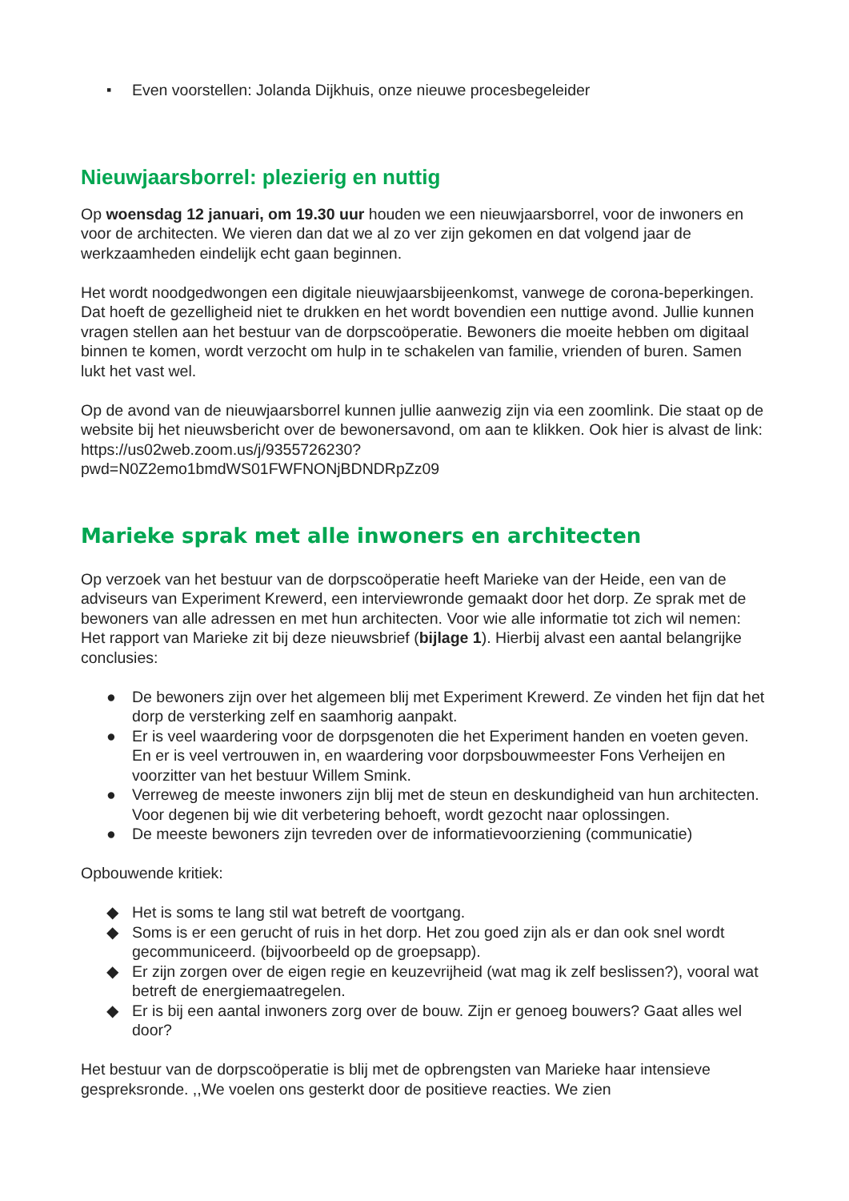▪ Even voorstellen: Jolanda Dijkhuis, onze nieuwe procesbegeleider
Nieuwjaarsborrel: plezierig en nuttig
Op woensdag 12 januari, om 19.30 uur houden we een nieuwjaarsborrel, voor de inwoners en voor de architecten. We vieren dan dat we al zo ver zijn gekomen en dat volgend jaar de werkzaamheden eindelijk echt gaan beginnen.
Het wordt noodgedwongen een digitale nieuwjaarsbijeenkomst, vanwege de corona-beperkingen. Dat hoeft de gezelligheid niet te drukken en het wordt bovendien een nuttige avond. Jullie kunnen vragen stellen aan het bestuur van de dorpscoöperatie. Bewoners die moeite hebben om digitaal binnen te komen, wordt verzocht om hulp in te schakelen van familie, vrienden of buren. Samen lukt het vast wel.
Op de avond van de nieuwjaarsborrel kunnen jullie aanwezig zijn via een zoomlink. Die staat op de website bij het nieuwsbericht over de bewonersavond, om aan te klikken. Ook hier is alvast de link: https://us02web.zoom.us/j/9355726230?
pwd=N0Z2emo1bmdWS01FWFNONjBDNDRpZz09
Marieke sprak met alle inwoners en architecten
Op verzoek van het bestuur van de dorpscoöperatie heeft Marieke van der Heide, een van de adviseurs van Experiment Krewerd, een interviewronde gemaakt door het dorp. Ze sprak met de bewoners van alle adressen en met hun architecten. Voor wie alle informatie tot zich wil nemen: Het rapport van Marieke zit bij deze nieuwsbrief (bijlage 1). Hierbij alvast een aantal belangrijke conclusies:
● De bewoners zijn over het algemeen blij met Experiment Krewerd. Ze vinden het fijn dat het dorp de versterking zelf en saamhorig aanpakt.
● Er is veel waardering voor de dorpsgenoten die het Experiment handen en voeten geven. En er is veel vertrouwen in, en waardering voor dorpsbouwmeester Fons Verheijen en voorzitter van het bestuur Willem Smink.
● Verreweg de meeste inwoners zijn blij met de steun en deskundigheid van hun architecten. Voor degenen bij wie dit verbetering behoeft, wordt gezocht naar oplossingen.
● De meeste bewoners zijn tevreden over de informatievoorziening (communicatie)
Opbouwende kritiek:
◆ Het is soms te lang stil wat betreft de voortgang.
◆ Soms is er een gerucht of ruis in het dorp. Het zou goed zijn als er dan ook snel wordt gecommuniceerd. (bijvoorbeeld op de groepsapp).
◆ Er zijn zorgen over de eigen regie en keuzevrijheid (wat mag ik zelf beslissen?), vooral wat betreft de energiemaatregelen.
◆ Er is bij een aantal inwoners zorg over de bouw. Zijn er genoeg bouwers? Gaat alles wel door?
Het bestuur van de dorpscoöperatie is blij met de opbrengsten van Marieke haar intensieve gespreksronde. ,,We voelen ons gesterkt door de positieve reacties. We zien